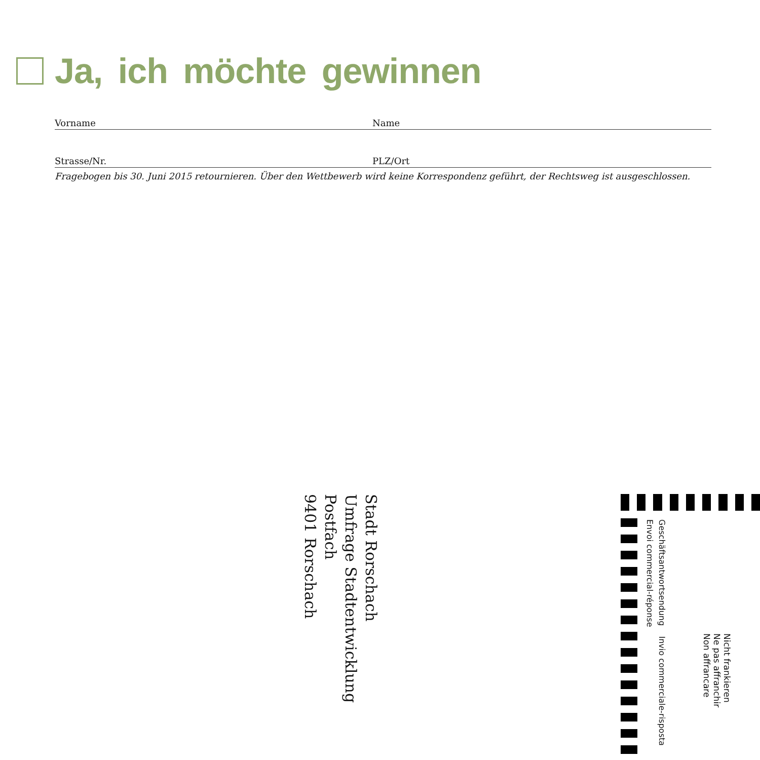Ja, ich möchte gewinnen
Vorname Name
Strasse/Nr. PLZ/Ort
Fragebogen bis 30. Juni 2015 retournieren. Über den Wettbewerb wird keine Korrespondenz geführt, der Rechtsweg ist ausgeschlossen.
Stadt Rorschach
Umfrage Stadtentwicklung
Postfach
9401 Rorschach
Geschäftsantwortsendung Invio commerciale-risposta
Envoi commercial-réponse
Nicht frankieren
Ne pas affranchir
Non affrancare